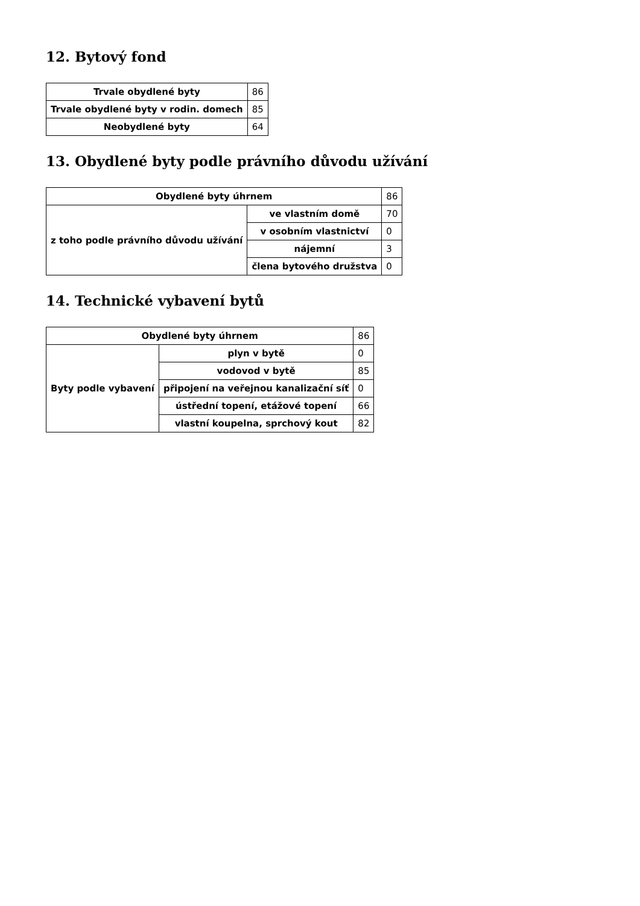12. Bytový fond
| Trvale obydlené byty | 86 |
| Trvale obydlené byty v rodin. domech | 85 |
| Neobydlené byty | 64 |
13. Obydlené byty podle právního důvodu užívání
| Obydlené byty úhrnem | | 86 |
| z toho podle právního důvodu užívání | ve vlastním domě | 70 |
| | v osobním vlastnictví | 0 |
| | nájemní | 3 |
| | člena bytového družstva | 0 |
14. Technické vybavení bytů
| Obydlené byty úhrnem | | 86 |
| Byty podle vybavení | plyn v bytě | 0 |
| | vodovod v bytě | 85 |
| | připojení na veřejnou kanalizační síť | 0 |
| | ústřední topení, etážové topení | 66 |
| | vlastní koupelna, sprchový kout | 82 |